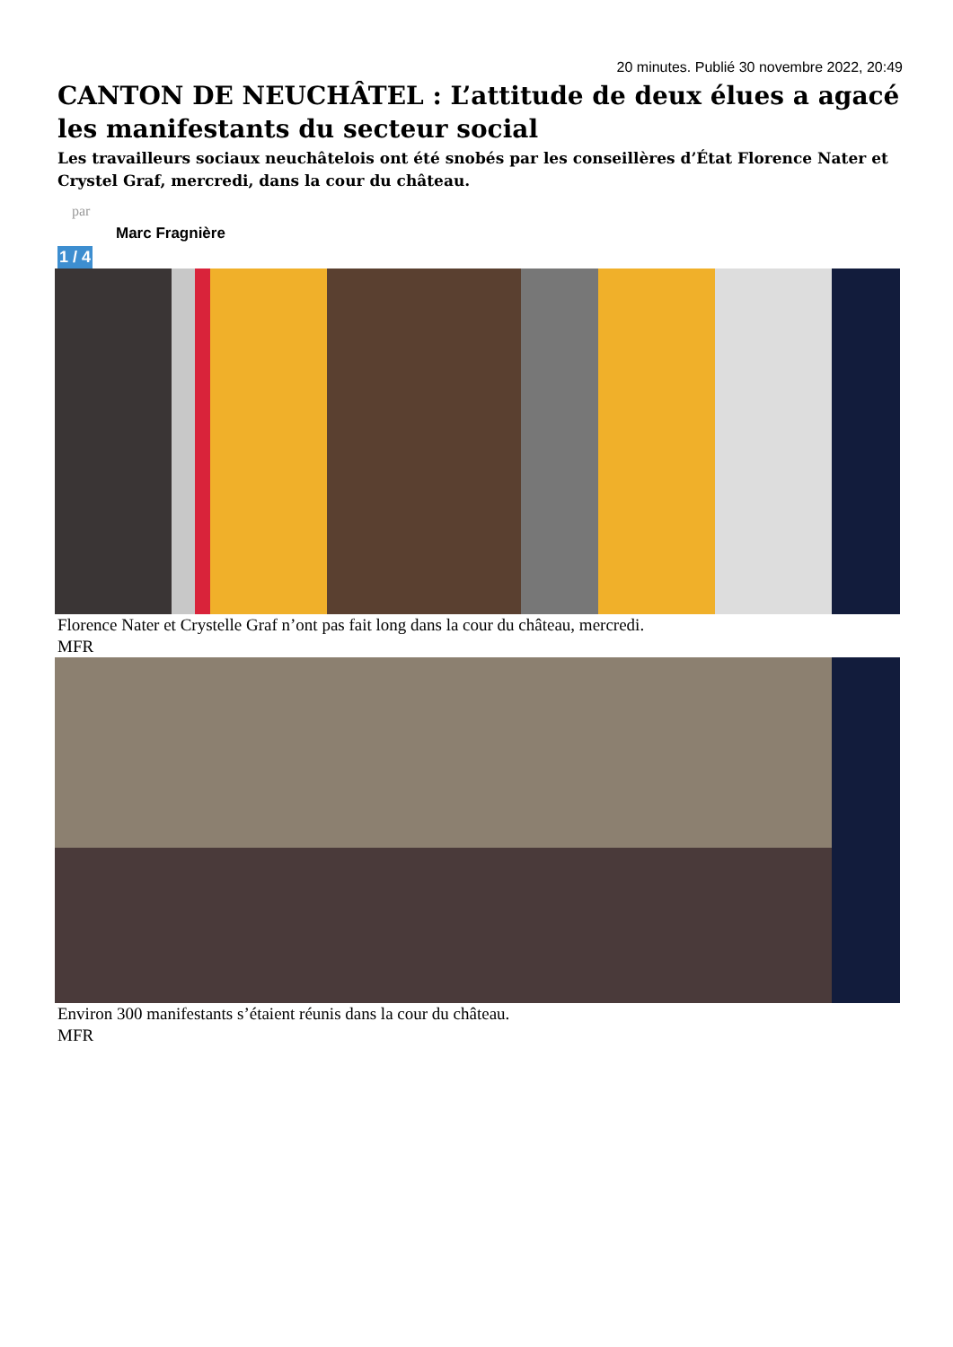20 minutes. Publié 30 novembre 2022, 20:49
CANTON DE NEUCHÂTEL : L’attitude de deux élues a agacé les manifestants du secteur social
Les travailleurs sociaux neuchâtelois ont été snobés par les conseillères d’État Florence Nater et Crystel Graf, mercredi, dans la cour du château.
par
Marc Fragnière
1 / 4
Florence Nater et Crystelle Graf n’ont pas fait long dans la cour du château, mercredi.
MFR
Environ 300 manifestants s’étaient réunis dans la cour du château.
MFR